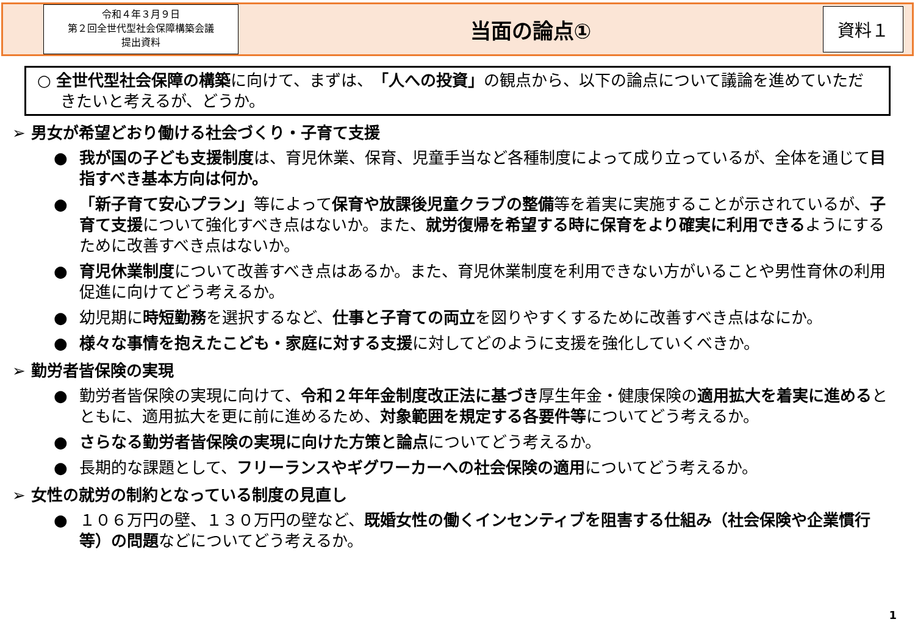令和４年３月９日
第２回全世代型社会保障構築会議
提出資料
当面の論点①
資料１
○ 全世代型社会保障の構築に向けて、まずは、「人への投資」の観点から、以下の論点について議論を進めていただきたいと考えるが、どうか。
➢ 男女が希望どおり働ける社会づくり・子育て支援
● 我が国の子ども支援制度は、育児休業、保育、児童手当など各種制度によって成り立っているが、全体を通じて目指すべき基本方向は何か。
● 「新子育て安心プラン」等によって保育や放課後児童クラブの整備等を着実に実施することが示されているが、子育て支援について強化すべき点はないか。また、就労復帰を希望する時に保育をより確実に利用できるようにするために改善すべき点はないか。
● 育児休業制度について改善すべき点はあるか。また、育児休業制度を利用できない方がいることや男性育休の利用促進に向けてどう考えるか。
● 幼児期に時短勤務を選択するなど、仕事と子育ての両立を図りやすくするために改善すべき点はなにか。
● 様々な事情を抱えたこども・家庭に対する支援に対してどのように支援を強化していくべきか。
➢ 勤労者皆保険の実現
● 勤労者皆保険の実現に向けて、令和２年年金制度改正法に基づき厚生年金・健康保険の適用拡大を着実に進めるとともに、適用拡大を更に前に進めるため、対象範囲を規定する各要件等についてどう考えるか。
● さらなる勤労者皆保険の実現に向けた方策と論点についてどう考えるか。
● 長期的な課題として、フリーランスやギグワーカーへの社会保険の適用についてどう考えるか。
➢ 女性の就労の制約となっている制度の見直し
● １０６万円の壁、１３０万円の壁など、既婚女性の働くインセンティブを阻害する仕組み（社会保険や企業慣行等）の問題などについてどう考えるか。
1